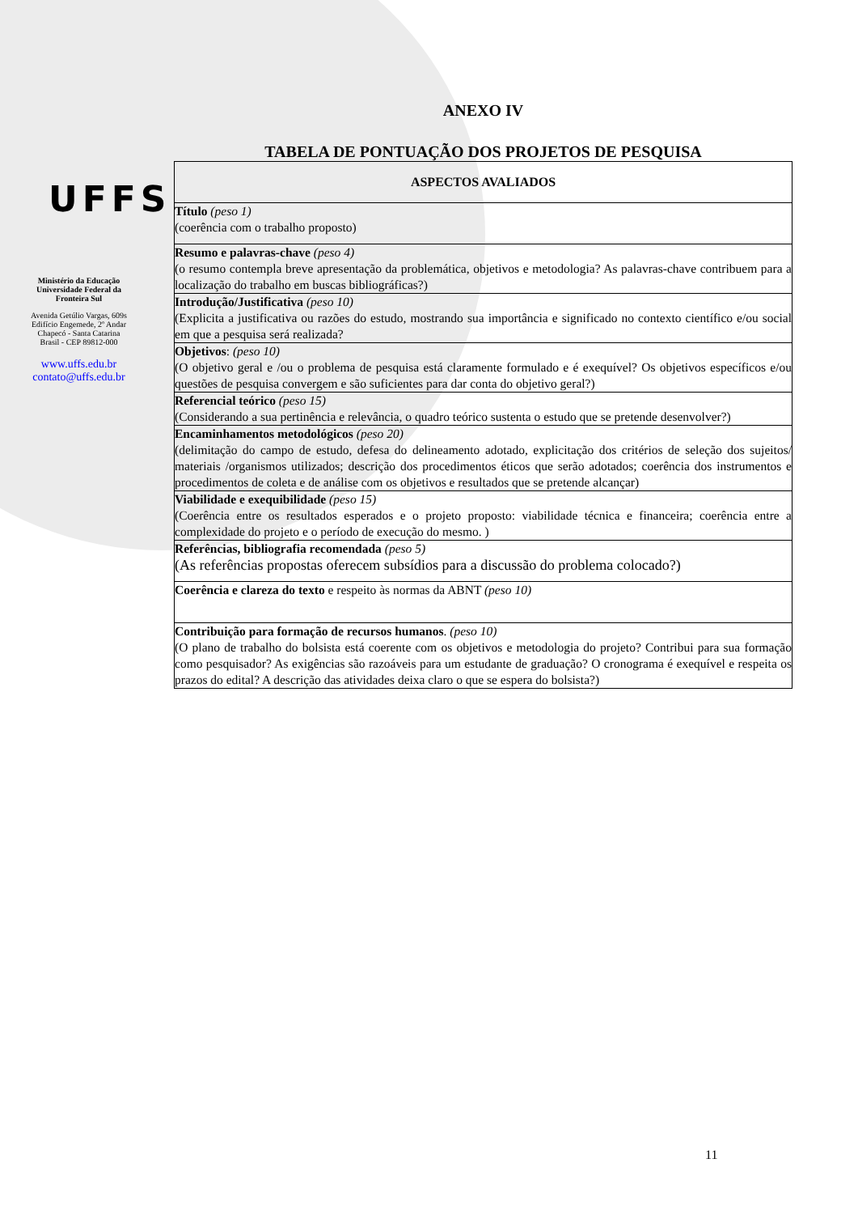UFFS
Ministério da Educação
Universidade Federal da
Fronteira Sul
Avenida Getúlio Vargas, 609s
Edifício Engemede, 2º Andar
Chapecó - Santa Catarina
Brasil - CEP 89812-000
www.uffs.edu.br
contato@uffs.edu.br
ANEXO IV
TABELA DE PONTUAÇÃO DOS PROJETOS DE PESQUISA
| ASPECTOS AVALIADOS |
| --- |
| Título (peso 1) (coerência com o trabalho proposto) |
| Resumo e palavras-chave (peso 4) (o resumo contempla breve apresentação da problemática, objetivos e metodologia? As palavras-chave contribuem para a localização do trabalho em buscas bibliográficas?) |
| Introdução/Justificativa (peso 10) (Explicita a justificativa ou razões do estudo, mostrando sua importância e significado no contexto científico e/ou social em que a pesquisa será realizada? |
| Objetivos : (peso 10) (O objetivo geral e /ou o problema de pesquisa está claramente formulado e é exequível? Os objetivos específicos e/ou questões de pesquisa convergem e são suficientes para dar conta do objetivo geral?) |
| Referencial teórico (peso 15) (Considerando a sua pertinência e relevância, o quadro teórico sustenta o estudo que se pretende desenvolver?) |
| Encaminhamentos metodológicos (peso 20) (delimitação do campo de estudo, defesa do delineamento adotado, explicitação dos critérios de seleção dos sujeitos/ materiais /organismos utilizados; descrição dos procedimentos éticos que serão adotados; coerência dos instrumentos e procedimentos de coleta e de análise com os objetivos e resultados que se pretende alcançar) |
| Viabilidade e exequibilidade (peso 15) (Coerência entre os resultados esperados e o projeto proposto: viabilidade técnica e financeira; coerência entre a complexidade do projeto e o período de execução do mesmo. ) |
| Referências, bibliografia recomendada (peso 5) (As referências propostas oferecem subsídios para a discussão do problema colocado?) |
| Coerência e clareza do texto e respeito às normas da ABNT (peso 10) |
| Contribuição para formação de recursos humanos . (peso 10) (O plano de trabalho do bolsista está coerente com os objetivos e metodologia do projeto? Contribui para sua formação como pesquisador? As exigências são razoáveis para um estudante de graduação? O cronograma é exequível e respeita os prazos do edital? A descrição das atividades deixa claro o que se espera do bolsista?) |
11